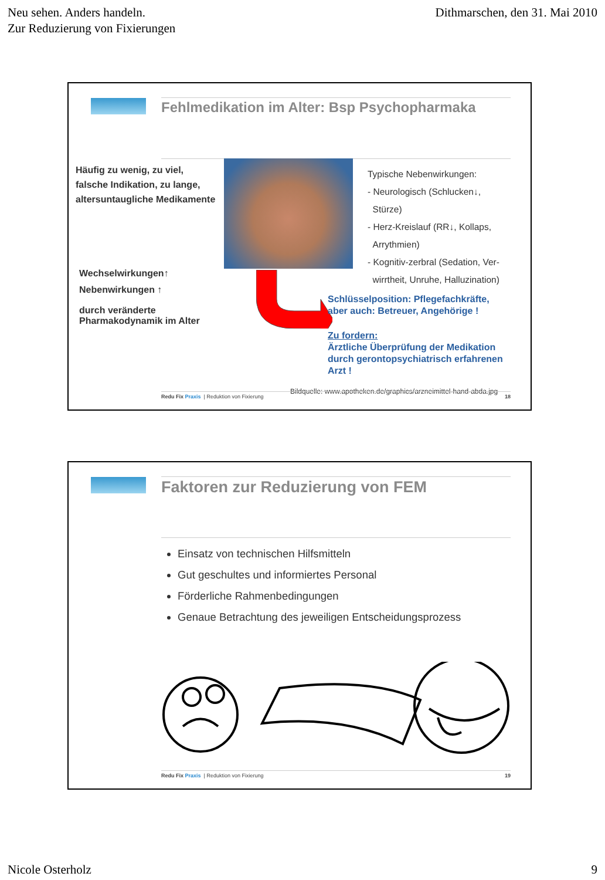Neu sehen. Anders handeln.
Zur Reduzierung von Fixierungen
Dithmarschen, den 31. Mai 2010
Fehlmedikation im Alter: Bsp Psychopharmaka
Häufig zu wenig, zu viel,
falsche Indikation, zu lange,
altersuntaugliche Medikamente
Typische Nebenwirkungen:
- Neurologisch (Schlucken↓,
Stürze)
- Herz-Kreislauf (RR↓, Kollaps,
Arrythmien)
- Kognitiv-zerbral (Sedation, Ver-
wirrtheit, Unruhe, Halluzination)
Wechselwirkungen↑
Nebenwirkungen ↑
durch veränderte
Pharmakodynamik im Alter
Schlüsselposition: Pflegefachkräfte,
aber auch: Betreuer, Angehörige !
Zu fordern:
Ärztliche Überprüfung der Medikation
durch gerontopsychiatrisch erfahrenen
Arzt !
Bildquelle: www.apotheken.de/graphics/arzneimittel-hand-abda.jpg
Redu Fix Praxis | Reduktion von Fixierung
18
Faktoren zur Reduzierung von FEM
Einsatz von technischen Hilfsmitteln
Gut geschultes und informiertes Personal
Förderliche Rahmenbedingungen
Genaue Betrachtung des jeweiligen Entscheidungsprozess
Redu Fix Praxis | Reduktion von Fixierung
19
Nicole Osterholz 9